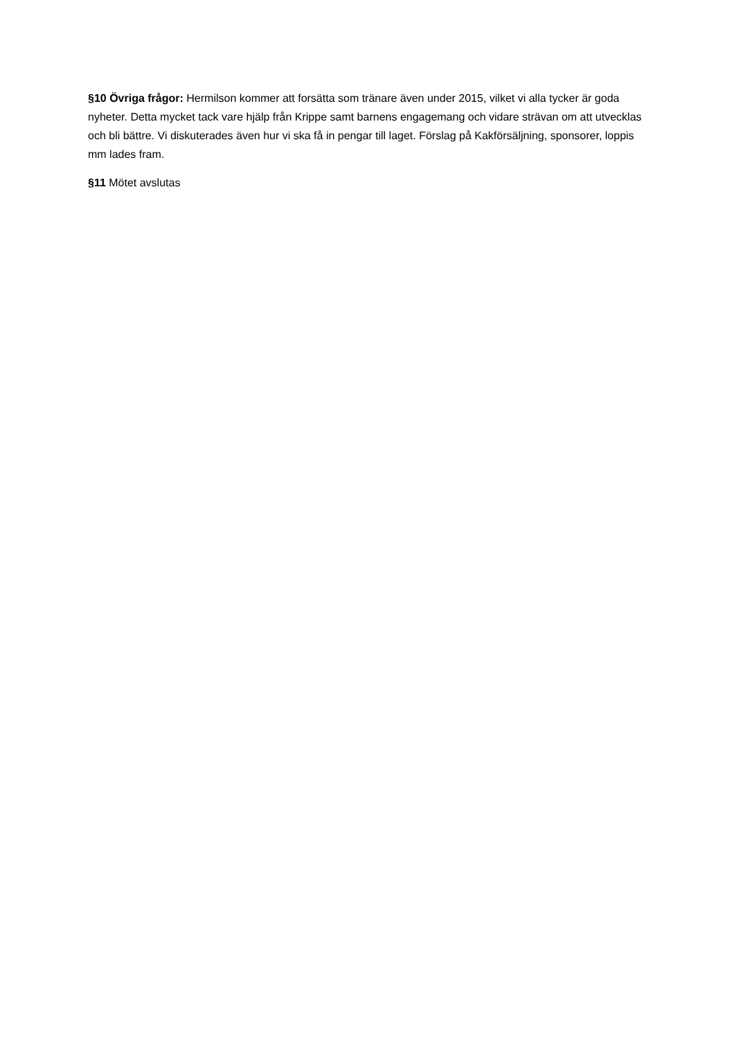§10 Övriga frågor: Hermilson kommer att forsätta som tränare även under 2015, vilket vi alla tycker är goda nyheter. Detta mycket tack vare hjälp från Krippe samt barnens engagemang och vidare strävan om att utvecklas och bli bättre. Vi diskuterades även hur vi ska få in pengar till laget. Förslag på Kakförsäljning, sponsorer, loppis mm lades fram.
§11 Mötet avslutas